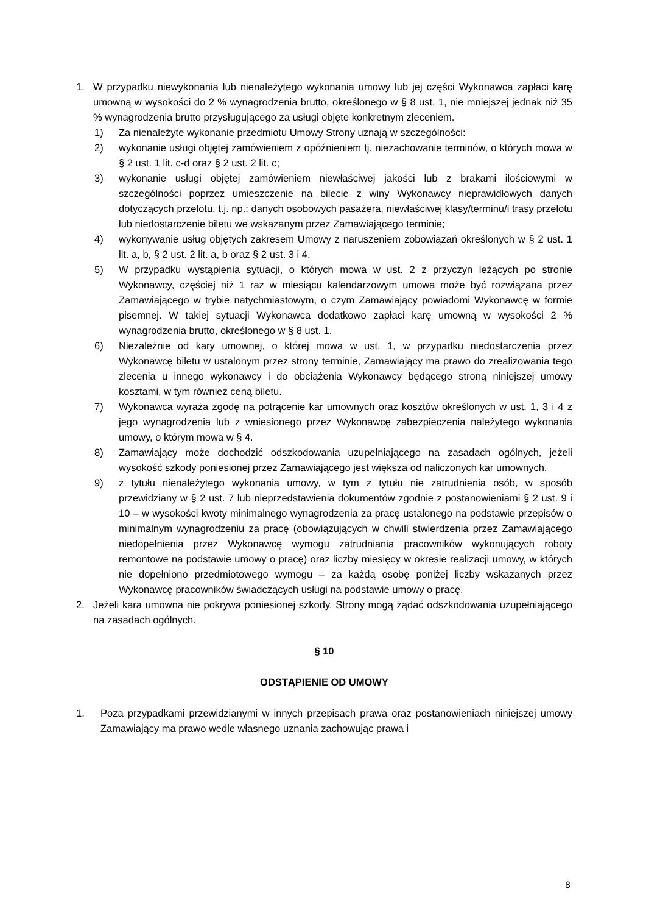1. W przypadku niewykonania lub nienależytego wykonania umowy lub jej części Wykonawca zapłaci karę umowną w wysokości do 2 % wynagrodzenia brutto, określonego w § 8 ust. 1, nie mniejszej jednak niż 35 % wynagrodzenia brutto przysługującego za usługi objęte konkretnym zleceniem.
1) Za nienależyte wykonanie przedmiotu Umowy Strony uznają w szczególności:
2) wykonanie usługi objętej zamówieniem z opóźnieniem tj. niezachowanie terminów, o których mowa w § 2 ust. 1 lit. c-d oraz § 2 ust. 2 lit. c;
3) wykonanie usługi objętej zamówieniem niewłaściwej jakości lub z brakami ilościowymi w szczególności poprzez umieszczenie na bilecie z winy Wykonawcy nieprawidłowych danych dotyczących przelotu, t.j. np.: danych osobowych pasażera, niewłaściwej klasy/terminu/i trasy przelotu lub niedostarczenie biletu we wskazanym przez Zamawiającego terminie;
4) wykonywanie usług objętych zakresem Umowy z naruszeniem zobowiązań określonych w § 2 ust. 1 lit. a, b, § 2 ust. 2 lit. a, b oraz § 2 ust. 3 i 4.
5) W przypadku wystąpienia sytuacji, o których mowa w ust. 2 z przyczyn leżących po stronie Wykonawcy, częściej niż 1 raz w miesiącu kalendarzowym umowa może być rozwiązana przez Zamawiającego w trybie natychmiastowym, o czym Zamawiający powiadomi Wykonawcę w formie pisemnej. W takiej sytuacji Wykonawca dodatkowo zapłaci karę umowną w wysokości 2 % wynagrodzenia brutto, określonego w § 8 ust. 1.
6) Niezależnie od kary umownej, o której mowa w ust. 1, w przypadku niedostarczenia przez Wykonawcę biletu w ustalonym przez strony terminie, Zamawiający ma prawo do zrealizowania tego zlecenia u innego wykonawcy i do obciążenia Wykonawcy będącego stroną niniejszej umowy kosztami, w tym również ceną biletu.
7) Wykonawca wyraża zgodę na potrącenie kar umownych oraz kosztów określonych w ust. 1, 3 i 4 z jego wynagrodzenia lub z wniesionego przez Wykonawcę zabezpieczenia należytego wykonania umowy, o którym mowa w § 4.
8) Zamawiający może dochodzić odszkodowania uzupełniającego na zasadach ogólnych, jeżeli wysokość szkody poniesionej przez Zamawiającego jest większa od naliczonych kar umownych.
9) z tytułu nienależytego wykonania umowy, w tym z tytułu nie zatrudnienia osób, w sposób przewidziany w § 2 ust. 7 lub nieprzedstawienia dokumentów zgodnie z postanowieniami § 2 ust. 9 i 10 – w wysokości kwoty minimalnego wynagrodzenia za pracę ustalonego na podstawie przepisów o minimalnym wynagrodzeniu za pracę (obowiązujących w chwili stwierdzenia przez Zamawiającego niedopełnienia przez Wykonawcę wymogu zatrudniania pracowników wykonujących roboty remontowe na podstawie umowy o pracę) oraz liczby miesięcy w okresie realizacji umowy, w których nie dopełniono przedmiotowego wymogu – za każdą osobę poniżej liczby wskazanych przez Wykonawcę pracowników świadczących usługi na podstawie umowy o pracę.
2. Jeżeli kara umowna nie pokrywa poniesionej szkody, Strony mogą żądać odszkodowania uzupełniającego na zasadach ogólnych.
§ 10
ODSTĄPIENIE OD UMOWY
1. Poza przypadkami przewidzianymi w innych przepisach prawa oraz postanowieniach niniejszej umowy Zamawiający ma prawo wedle własnego uznania zachowując prawa i
8